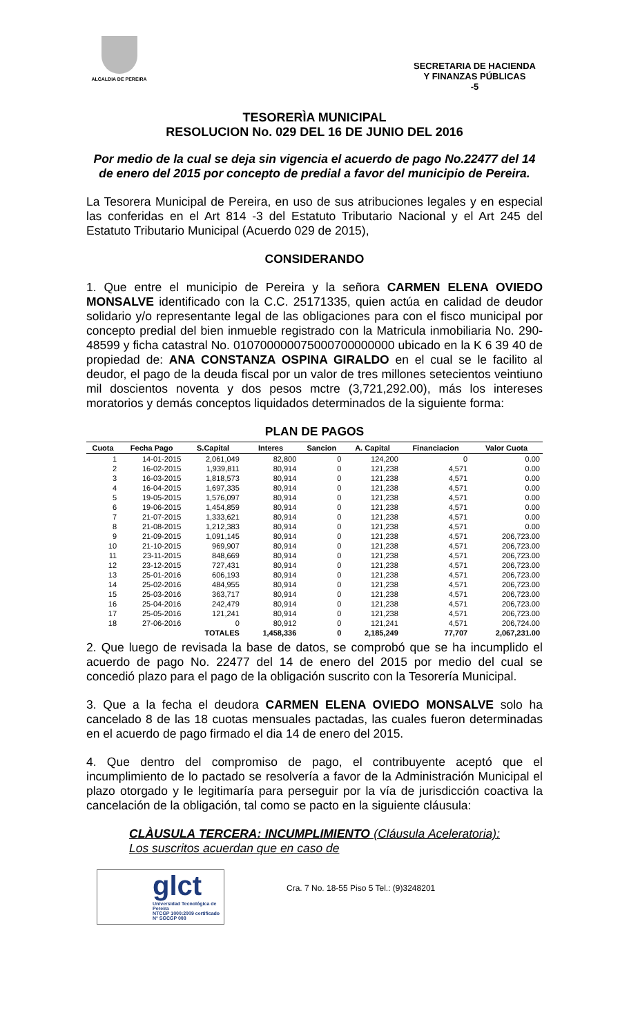ALCALDIA DE PEREIRA
SECRETARIA DE HACIENDA
Y FINANZAS PÚBLICAS
-5
TESORERÌA MUNICIPAL
RESOLUCION No. 029 DEL 16 DE JUNIO DEL 2016
Por medio de la cual se deja sin vigencia el acuerdo de pago No.22477 del 14 de enero del 2015 por concepto de predial a favor del municipio de Pereira.
La Tesorera Municipal de Pereira, en uso de sus atribuciones legales y en especial las conferidas en el Art 814 -3 del Estatuto Tributario Nacional y el Art 245 del Estatuto Tributario Municipal (Acuerdo 029 de 2015),
CONSIDERANDO
1. Que entre el municipio de Pereira y la señora CARMEN ELENA OVIEDO MONSALVE identificado con la C.C. 25171335, quien actúa en calidad de deudor solidario y/o representante legal de las obligaciones para con el fisco municipal por concepto predial del bien inmueble registrado con la Matricula inmobiliaria No. 290-48599 y ficha catastral No. 010700000075000700000000 ubicado en la K 6 39 40 de propiedad de: ANA CONSTANZA OSPINA GIRALDO en el cual se le facilito al deudor, el pago de la deuda fiscal por un valor de tres millones setecientos veintiuno mil doscientos noventa y dos pesos mctre (3,721,292.00), más los intereses moratorios y demás conceptos liquidados determinados de la siguiente forma:
PLAN DE PAGOS
| Cuota | Fecha Pago | S.Capital | Interes | Sancion | A. Capital | Financiacion | Valor Cuota |
| --- | --- | --- | --- | --- | --- | --- | --- |
| 1 | 14-01-2015 | 2,061,049 | 82,800 | 0 | 124,200 | 0 | 0.00 |
| 2 | 16-02-2015 | 1,939,811 | 80,914 | 0 | 121,238 | 4,571 | 0.00 |
| 3 | 16-03-2015 | 1,818,573 | 80,914 | 0 | 121,238 | 4,571 | 0.00 |
| 4 | 16-04-2015 | 1,697,335 | 80,914 | 0 | 121,238 | 4,571 | 0.00 |
| 5 | 19-05-2015 | 1,576,097 | 80,914 | 0 | 121,238 | 4,571 | 0.00 |
| 6 | 19-06-2015 | 1,454,859 | 80,914 | 0 | 121,238 | 4,571 | 0.00 |
| 7 | 21-07-2015 | 1,333,621 | 80,914 | 0 | 121,238 | 4,571 | 0.00 |
| 8 | 21-08-2015 | 1,212,383 | 80,914 | 0 | 121,238 | 4,571 | 0.00 |
| 9 | 21-09-2015 | 1,091,145 | 80,914 | 0 | 121,238 | 4,571 | 206,723.00 |
| 10 | 21-10-2015 | 969,907 | 80,914 | 0 | 121,238 | 4,571 | 206,723.00 |
| 11 | 23-11-2015 | 848,669 | 80,914 | 0 | 121,238 | 4,571 | 206,723.00 |
| 12 | 23-12-2015 | 727,431 | 80,914 | 0 | 121,238 | 4,571 | 206,723.00 |
| 13 | 25-01-2016 | 606,193 | 80,914 | 0 | 121,238 | 4,571 | 206,723.00 |
| 14 | 25-02-2016 | 484,955 | 80,914 | 0 | 121,238 | 4,571 | 206,723.00 |
| 15 | 25-03-2016 | 363,717 | 80,914 | 0 | 121,238 | 4,571 | 206,723.00 |
| 16 | 25-04-2016 | 242,479 | 80,914 | 0 | 121,238 | 4,571 | 206,723.00 |
| 17 | 25-05-2016 | 121,241 | 80,914 | 0 | 121,238 | 4,571 | 206,723.00 |
| 18 | 27-06-2016 | 0 | 80,912 | 0 | 121,241 | 4,571 | 206,724.00 |
| | | TOTALES | 1,458,336 | 0 | 2,185,249 | 77,707 | 2,067,231.00 |
2. Que luego de revisada la base de datos, se comprobó que se ha incumplido el acuerdo de pago No. 22477 del 14 de enero del 2015 por medio del cual se concedió plazo para el pago de la obligación suscrito con la Tesorería Municipal.
3. Que a la fecha el deudora CARMEN ELENA OVIEDO MONSALVE solo ha cancelado 8 de las 18 cuotas mensuales pactadas, las cuales fueron determinadas en el acuerdo de pago firmado el dia 14 de enero del 2015.
4. Que dentro del compromiso de pago, el contribuyente aceptó que el incumplimiento de lo pactado se resolvería a favor de la Administración Municipal el plazo otorgado y le legitimaría para perseguir por la vía de jurisdicción coactiva la cancelación de la obligación, tal como se pacto en la siguiente cláusula:
CLÀUSULA TERCERA: INCUMPLIMIENTO (Cláusula Aceleratoria): Los suscritos acuerdan que en caso de
glct
Universidad Tecnológica de Pereira
NTCGP 1000:2009 certificado N° SGCGP 008
Cra. 7 No. 18-55 Piso 5 Tel.: (9)3248201